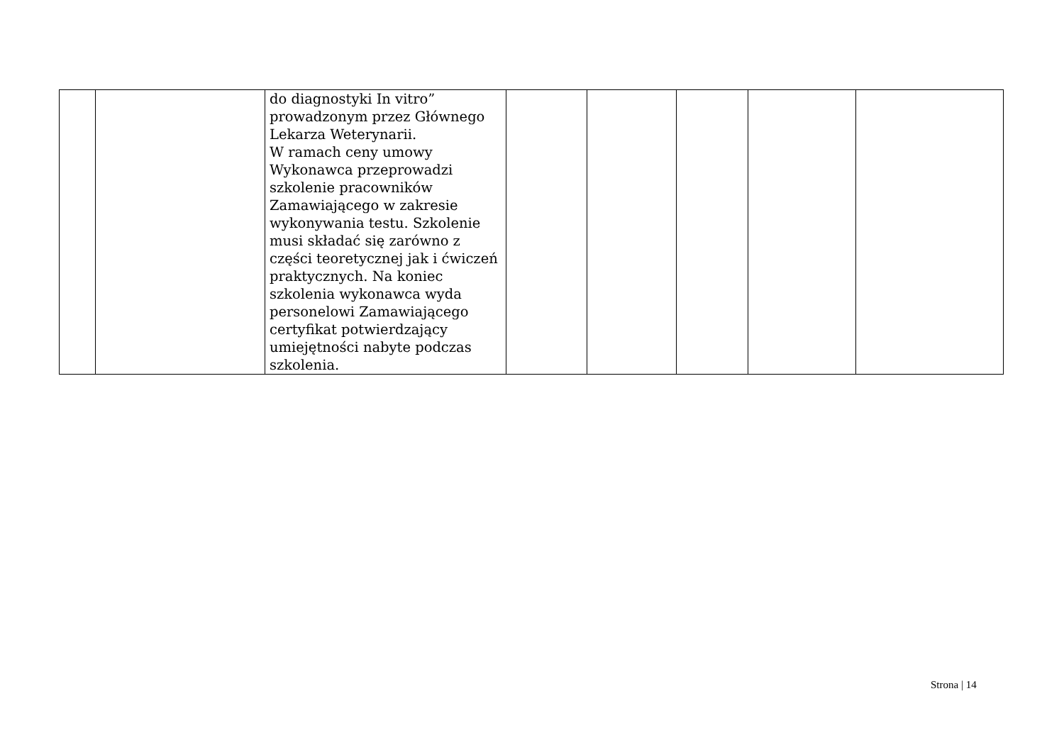| | | do diagnostyki In vitro” prowadzonym przez Głównego Lekarza Weterynarii. W ramach ceny umowy Wykonawca przeprowadzi szkolenie pracowników Zamawiającego w zakresie wykonywania testu. Szkolenie musi składać się zarówno z części teoretycznej jak i ćwiczeń praktycznych. Na koniec szkolenia wykonawca wyda personelowi Zamawiającego certyfikat potwierdzający umiejętności nabyte podczas szkolenia. | | | | | |
Strona | 14